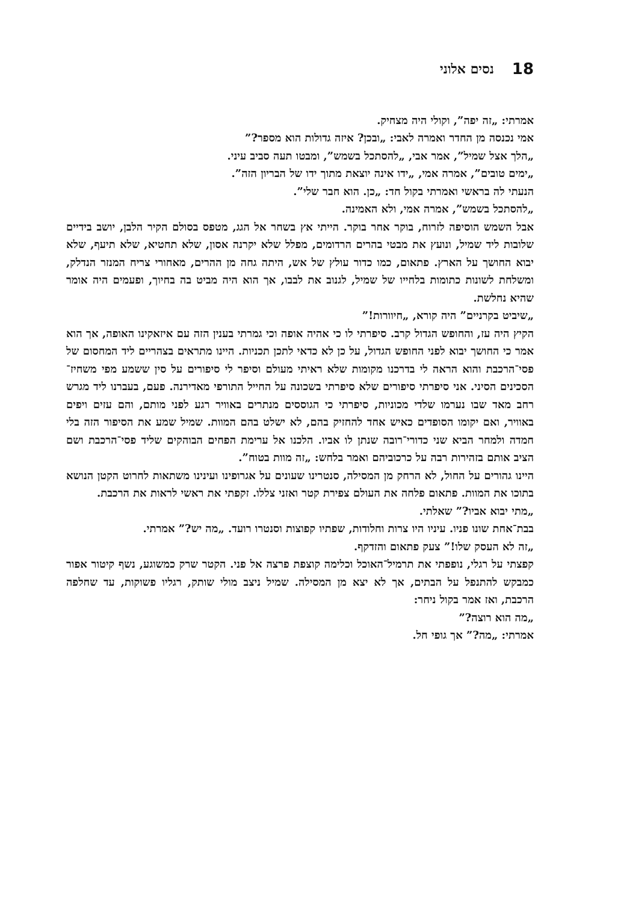18 נסים אלוני
אמרתי: „זה יפה”, וקולי היה מצחיק.
אמי נכנסה מן החדר ואמרה לאבי: „ובכן? איזה גדולות הוא מספר?”
„הלך אצל שמיל”, אמר אבי, „להסתכל בשמש”, ומבטו תעה סביב עיני.
„ימים טובים”, אמרה אמי, „ידו אינה יוצאת מתוך ידו של הבריון הזה”.
הנעתי לה בראשי ואמרתי בקול חד: „כן. הוא חבר שלי”.
„להסתכל בשמש”, אמרה אמי, ולא האמינה.
אבל השמש הוסיפה לזרוח, בוקר אחר בוקר. הייתי אץ בשחר אל הגג, מטפס בסולם הקיר הלבן, יושב בידיים שלובות ליד שמיל, ונועץ את מבטי בהרים הרדומים, מפלל שלא יקרנה אסון, שלא תחטיא, שלא תיעף, שלא יבוא החושך על הארץ. פתאום, כמו כדור עולץ של אש, היתה גחה מן ההרים, מאחורי צריח המנזר הנדלק, ומשלחת לשונות כתומות בלחייו של שמיל, לגנוב את לבבו, אך הוא היה מביט בה בחיוך, ופעמים היה אומר שהיא נחלשת.
„שיביט בקרניים” היה קורא, „חיוורות!”
הקיץ היה עז, והחופש הגדול קרב. סיפרתי לו כי אהיה אופה וכי גמרתי בענין הזה עם איזאקינו האופה, אך הוא אמר כי החושך יבוא לפני החופש הגדול, על כן לא כדאי לתכן תכניות. היינו מתראים בצהריים ליד המחסום של פסי־הרכבת והוא הראה לי בדרכנו מקומות שלא ראיתי מעולם וסיפר לי סיפורים על סין ששמע מפי משחיז־הסכינים הסיני. אני סיפרתי סיפורים שלא סיפרתי בשכונה על החייל התורפי מאדירנה. פעם, בעברנו ליד מגרש רחב מאד שבו נערמו שלדי מכוניות, סיפרתי כי הגוססים מנתרים באוויר רגע לפני מותם, והם עזים ויפים באוויר, ואם יקומו הסופדים כאיש אחד להחזיק בהם, לא ישלט בהם המוות. שמיל שמע את הסיפור הזה בלי חמדה ולמחר הביא שני כדורי־רובה שנתן לו אביו. הלכנו אל ערימת הפחים הבוהקים שליד פסי־הרכבת ושם הציב אותם בזהירות רבה על כרכוביהם ואמר בלחש: „זה מוות בטוח”.
היינו גהורים על החול, לא הרחק מן המסילה, סנטרינו שעונים על אגרופינו ועינינו משתאות לחרוט הקטן הנושא בתוכו את המוות. פתאום פלחה את העולם צפירת קטר ואזני צללו. זקפתי את ראשי לראות את הרכבת.
„מתי יבוא אביו?” שאלתי.
בבת־אחת שונו פניו. עיניו היו צרות וחלודות, שפתיו קפוצות וסנטרו רועד. „מה יש?” אמרתי.
„זה לא העסק שלו!” צעק פתאום והזדקף.
קפצתי על רגלי, נופפתי את תרמיל־האוכל וכלימה קוצפת פרצה אל פני. הקטר שרק כמשוגע, נשף קיטור אפור כמבקש להתנפל על הבתים, אך לא יצא מן המסילה. שמיל ניצב מולי שותק, רגליו פשוקות, עד שחלפה הרכבת, ואז אמר בקול ניחר:
„מה הוא רוצה?”
אמרתי: „מה?” אך גופי חל.